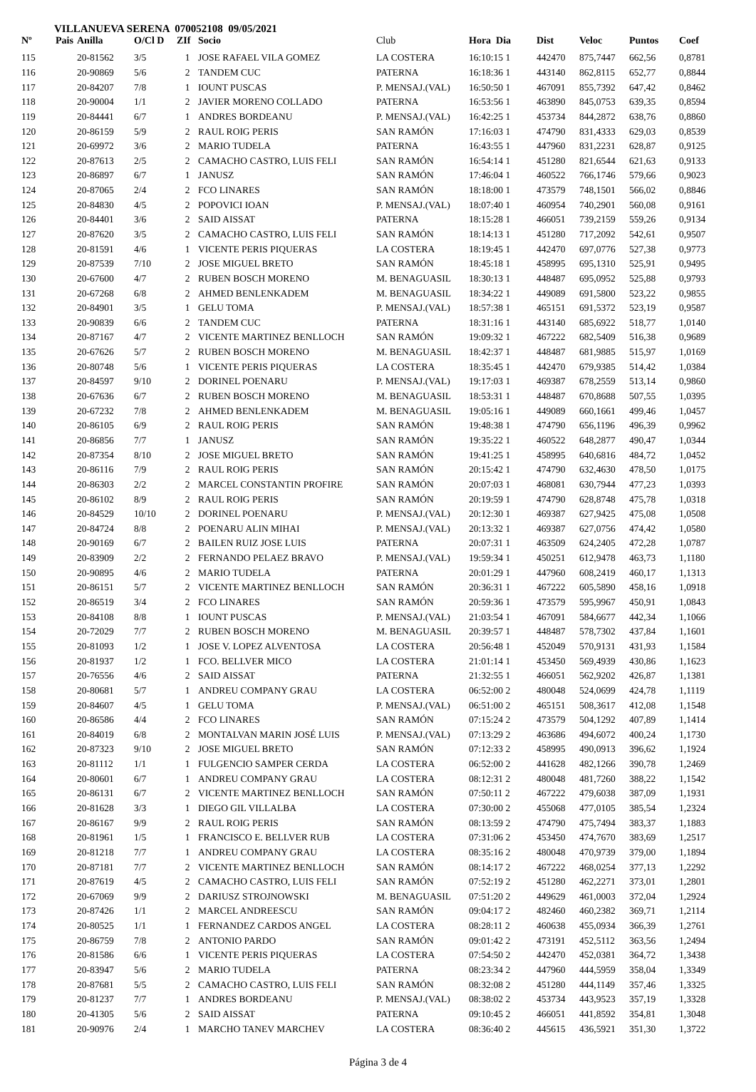VILLANUEVA SERENA 070052108 09/05/2021
| Nº | Pais | Anilla | O/Cl D | ZIf | Socio | Club | Hora Dia | Dist | Veloc | Puntos | Coef |
| --- | --- | --- | --- | --- | --- | --- | --- | --- | --- | --- | --- |
| 115 | | 20-81562 | 3/5 | 1 | JOSE RAFAEL VILA GOMEZ | LA COSTERA | 16:10:15 1 | 442470 | 875,7447 | 662,56 | 0,8781 |
| 116 | | 20-90869 | 5/6 | 2 | TANDEM CUC | PATERNA | 16:18:36 1 | 443140 | 862,8115 | 652,77 | 0,8844 |
| 117 | | 20-84207 | 7/8 | 1 | IOUNT PUSCAS | P. MENSAJ.(VAL) | 16:50:50 1 | 467091 | 855,7392 | 647,42 | 0,8462 |
| 118 | | 20-90004 | 1/1 | 2 | JAVIER MORENO COLLADO | PATERNA | 16:53:56 1 | 463890 | 845,0753 | 639,35 | 0,8594 |
| 119 | | 20-84441 | 6/7 | 1 | ANDRES BORDEANU | P. MENSAJ.(VAL) | 16:42:25 1 | 453734 | 844,2872 | 638,76 | 0,8860 |
| 120 | | 20-86159 | 5/9 | 2 | RAUL ROIG PERIS | SAN RAMÓN | 17:16:03 1 | 474790 | 831,4333 | 629,03 | 0,8539 |
| 121 | | 20-69972 | 3/6 | 2 | MARIO TUDELA | PATERNA | 16:43:55 1 | 447960 | 831,2231 | 628,87 | 0,9125 |
| 122 | | 20-87613 | 2/5 | 2 | CAMACHO CASTRO, LUIS FELI | SAN RAMÓN | 16:54:14 1 | 451280 | 821,6544 | 621,63 | 0,9133 |
| 123 | | 20-86897 | 6/7 | 1 | JANUSZ | SAN RAMÓN | 17:46:04 1 | 460522 | 766,1746 | 579,66 | 0,9023 |
| 124 | | 20-87065 | 2/4 | 2 | FCO LINARES | SAN RAMÓN | 18:18:00 1 | 473579 | 748,1501 | 566,02 | 0,8846 |
| 125 | | 20-84830 | 4/5 | 2 | POPOVICI IOAN | P. MENSAJ.(VAL) | 18:07:40 1 | 460954 | 740,2901 | 560,08 | 0,9161 |
| 126 | | 20-84401 | 3/6 | 2 | SAID AISSAT | PATERNA | 18:15:28 1 | 466051 | 739,2159 | 559,26 | 0,9134 |
| 127 | | 20-87620 | 3/5 | 2 | CAMACHO CASTRO, LUIS FELI | SAN RAMÓN | 18:14:13 1 | 451280 | 717,2092 | 542,61 | 0,9507 |
| 128 | | 20-81591 | 4/6 | 1 | VICENTE PERIS PIQUERAS | LA COSTERA | 18:19:45 1 | 442470 | 697,0776 | 527,38 | 0,9773 |
| 129 | | 20-87539 | 7/10 | 2 | JOSE MIGUEL BRETO | SAN RAMÓN | 18:45:18 1 | 458995 | 695,1310 | 525,91 | 0,9495 |
| 130 | | 20-67600 | 4/7 | 2 | RUBEN BOSCH MORENO | M. BENAGUASIL | 18:30:13 1 | 448487 | 695,0952 | 525,88 | 0,9793 |
| 131 | | 20-67268 | 6/8 | 2 | AHMED BENLENKADEM | M. BENAGUASIL | 18:34:22 1 | 449089 | 691,5800 | 523,22 | 0,9855 |
| 132 | | 20-84901 | 3/5 | 1 | GELU TOMA | P. MENSAJ.(VAL) | 18:57:38 1 | 465151 | 691,5372 | 523,19 | 0,9587 |
| 133 | | 20-90839 | 6/6 | 2 | TANDEM CUC | PATERNA | 18:31:16 1 | 443140 | 685,6922 | 518,77 | 1,0140 |
| 134 | | 20-87167 | 4/7 | 2 | VICENTE MARTINEZ BENLLOCH | SAN RAMÓN | 19:09:32 1 | 467222 | 682,5409 | 516,38 | 0,9689 |
| 135 | | 20-67626 | 5/7 | 2 | RUBEN BOSCH MORENO | M. BENAGUASIL | 18:42:37 1 | 448487 | 681,9885 | 515,97 | 1,0169 |
| 136 | | 20-80748 | 5/6 | 1 | VICENTE PERIS PIQUERAS | LA COSTERA | 18:35:45 1 | 442470 | 679,9385 | 514,42 | 1,0384 |
| 137 | | 20-84597 | 9/10 | 2 | DORINEL POENARU | P. MENSAJ.(VAL) | 19:17:03 1 | 469387 | 678,2559 | 513,14 | 0,9860 |
| 138 | | 20-67636 | 6/7 | 2 | RUBEN BOSCH MORENO | M. BENAGUASIL | 18:53:31 1 | 448487 | 670,8688 | 507,55 | 1,0395 |
| 139 | | 20-67232 | 7/8 | 2 | AHMED BENLENKADEM | M. BENAGUASIL | 19:05:16 1 | 449089 | 660,1661 | 499,46 | 1,0457 |
| 140 | | 20-86105 | 6/9 | 2 | RAUL ROIG PERIS | SAN RAMÓN | 19:48:38 1 | 474790 | 656,1196 | 496,39 | 0,9962 |
| 141 | | 20-86856 | 7/7 | 1 | JANUSZ | SAN RAMÓN | 19:35:22 1 | 460522 | 648,2877 | 490,47 | 1,0344 |
| 142 | | 20-87354 | 8/10 | 2 | JOSE MIGUEL BRETO | SAN RAMÓN | 19:41:25 1 | 458995 | 640,6816 | 484,72 | 1,0452 |
| 143 | | 20-86116 | 7/9 | 2 | RAUL ROIG PERIS | SAN RAMÓN | 20:15:42 1 | 474790 | 632,4630 | 478,50 | 1,0175 |
| 144 | | 20-86303 | 2/2 | 2 | MARCEL CONSTANTIN PROFIRE | SAN RAMÓN | 20:07:03 1 | 468081 | 630,7944 | 477,23 | 1,0393 |
| 145 | | 20-86102 | 8/9 | 2 | RAUL ROIG PERIS | SAN RAMÓN | 20:19:59 1 | 474790 | 628,8748 | 475,78 | 1,0318 |
| 146 | | 20-84529 | 10/10 | 2 | DORINEL POENARU | P. MENSAJ.(VAL) | 20:12:30 1 | 469387 | 627,9425 | 475,08 | 1,0508 |
| 147 | | 20-84724 | 8/8 | 2 | POENARU ALIN MIHAI | P. MENSAJ.(VAL) | 20:13:32 1 | 469387 | 627,0756 | 474,42 | 1,0580 |
| 148 | | 20-90169 | 6/7 | 2 | BAILEN RUIZ JOSE LUIS | PATERNA | 20:07:31 1 | 463509 | 624,2405 | 472,28 | 1,0787 |
| 149 | | 20-83909 | 2/2 | 2 | FERNANDO PELAEZ BRAVO | P. MENSAJ.(VAL) | 19:59:34 1 | 450251 | 612,9478 | 463,73 | 1,1180 |
| 150 | | 20-90895 | 4/6 | 2 | MARIO TUDELA | PATERNA | 20:01:29 1 | 447960 | 608,2419 | 460,17 | 1,1313 |
| 151 | | 20-86151 | 5/7 | 2 | VICENTE MARTINEZ BENLLOCH | SAN RAMÓN | 20:36:31 1 | 467222 | 605,5890 | 458,16 | 1,0918 |
| 152 | | 20-86519 | 3/4 | 2 | FCO LINARES | SAN RAMÓN | 20:59:36 1 | 473579 | 595,9967 | 450,91 | 1,0843 |
| 153 | | 20-84108 | 8/8 | 1 | IOUNT PUSCAS | P. MENSAJ.(VAL) | 21:03:54 1 | 467091 | 584,6677 | 442,34 | 1,1066 |
| 154 | | 20-72029 | 7/7 | 2 | RUBEN BOSCH MORENO | M. BENAGUASIL | 20:39:57 1 | 448487 | 578,7302 | 437,84 | 1,1601 |
| 155 | | 20-81093 | 1/2 | 1 | JOSE V. LOPEZ ALVENTOSA | LA COSTERA | 20:56:48 1 | 452049 | 570,9131 | 431,93 | 1,1584 |
| 156 | | 20-81937 | 1/2 | 1 | FCO. BELLVER MICO | LA COSTERA | 21:01:14 1 | 453450 | 569,4939 | 430,86 | 1,1623 |
| 157 | | 20-76556 | 4/6 | 2 | SAID AISSAT | PATERNA | 21:32:55 1 | 466051 | 562,9202 | 426,87 | 1,1381 |
| 158 | | 20-80681 | 5/7 | 1 | ANDREU COMPANY GRAU | LA COSTERA | 06:52:00 2 | 480048 | 524,0699 | 424,78 | 1,1119 |
| 159 | | 20-84607 | 4/5 | 1 | GELU TOMA | P. MENSAJ.(VAL) | 06:51:00 2 | 465151 | 508,3617 | 412,08 | 1,1548 |
| 160 | | 20-86586 | 4/4 | 2 | FCO LINARES | SAN RAMÓN | 07:15:24 2 | 473579 | 504,1292 | 407,89 | 1,1414 |
| 161 | | 20-84019 | 6/8 | 2 | MONTALVAN MARIN JOSÉ LUIS | P. MENSAJ.(VAL) | 07:13:29 2 | 463686 | 494,6072 | 400,24 | 1,1730 |
| 162 | | 20-87323 | 9/10 | 2 | JOSE MIGUEL BRETO | SAN RAMÓN | 07:12:33 2 | 458995 | 490,0913 | 396,62 | 1,1924 |
| 163 | | 20-81112 | 1/1 | 1 | FULGENCIO SAMPER CERDA | LA COSTERA | 06:52:00 2 | 441628 | 482,1266 | 390,78 | 1,2469 |
| 164 | | 20-80601 | 6/7 | 1 | ANDREU COMPANY GRAU | LA COSTERA | 08:12:31 2 | 480048 | 481,7260 | 388,22 | 1,1542 |
| 165 | | 20-86131 | 6/7 | 2 | VICENTE MARTINEZ BENLLOCH | SAN RAMÓN | 07:50:11 2 | 467222 | 479,6038 | 387,09 | 1,1931 |
| 166 | | 20-81628 | 3/3 | 1 | DIEGO GIL VILLALBA | LA COSTERA | 07:30:00 2 | 455068 | 477,0105 | 385,54 | 1,2324 |
| 167 | | 20-86167 | 9/9 | 2 | RAUL ROIG PERIS | SAN RAMÓN | 08:13:59 2 | 474790 | 475,7494 | 383,37 | 1,1883 |
| 168 | | 20-81961 | 1/5 | 1 | FRANCISCO E. BELLVER RUB | LA COSTERA | 07:31:06 2 | 453450 | 474,7670 | 383,69 | 1,2517 |
| 169 | | 20-81218 | 7/7 | 1 | ANDREU COMPANY GRAU | LA COSTERA | 08:35:16 2 | 480048 | 470,9739 | 379,00 | 1,1894 |
| 170 | | 20-87181 | 7/7 | 2 | VICENTE MARTINEZ BENLLOCH | SAN RAMÓN | 08:14:17 2 | 467222 | 468,0254 | 377,13 | 1,2292 |
| 171 | | 20-87619 | 4/5 | 2 | CAMACHO CASTRO, LUIS FELI | SAN RAMÓN | 07:52:19 2 | 451280 | 462,2271 | 373,01 | 1,2801 |
| 172 | | 20-67069 | 9/9 | 2 | DARIUSZ STROJNOWSKI | M. BENAGUASIL | 07:51:20 2 | 449629 | 461,0003 | 372,04 | 1,2924 |
| 173 | | 20-87426 | 1/1 | 2 | MARCEL ANDREESCU | SAN RAMÓN | 09:04:17 2 | 482460 | 460,2382 | 369,71 | 1,2114 |
| 174 | | 20-80525 | 1/1 | 1 | FERNANDEZ CARDOS ANGEL | LA COSTERA | 08:28:11 2 | 460638 | 455,0934 | 366,39 | 1,2761 |
| 175 | | 20-86759 | 7/8 | 2 | ANTONIO PARDO | SAN RAMÓN | 09:01:42 2 | 473191 | 452,5112 | 363,56 | 1,2494 |
| 176 | | 20-81586 | 6/6 | 1 | VICENTE PERIS PIQUERAS | LA COSTERA | 07:54:50 2 | 442470 | 452,0381 | 364,72 | 1,3438 |
| 177 | | 20-83947 | 5/6 | 2 | MARIO TUDELA | PATERNA | 08:23:34 2 | 447960 | 444,5959 | 358,04 | 1,3349 |
| 178 | | 20-87681 | 5/5 | 2 | CAMACHO CASTRO, LUIS FELI | SAN RAMÓN | 08:32:08 2 | 451280 | 444,1149 | 357,46 | 1,3325 |
| 179 | | 20-81237 | 7/7 | 1 | ANDRES BORDEANU | P. MENSAJ.(VAL) | 08:38:02 2 | 453734 | 443,9523 | 357,19 | 1,3328 |
| 180 | | 20-41305 | 5/6 | 2 | SAID AISSAT | PATERNA | 09:10:45 2 | 466051 | 441,8592 | 354,81 | 1,3048 |
| 181 | | 20-90976 | 2/4 | 1 | MARCHO TANEV MARCHEV | LA COSTERA | 08:36:40 2 | 445615 | 436,5921 | 351,30 | 1,3722 |
Página 3 de 4